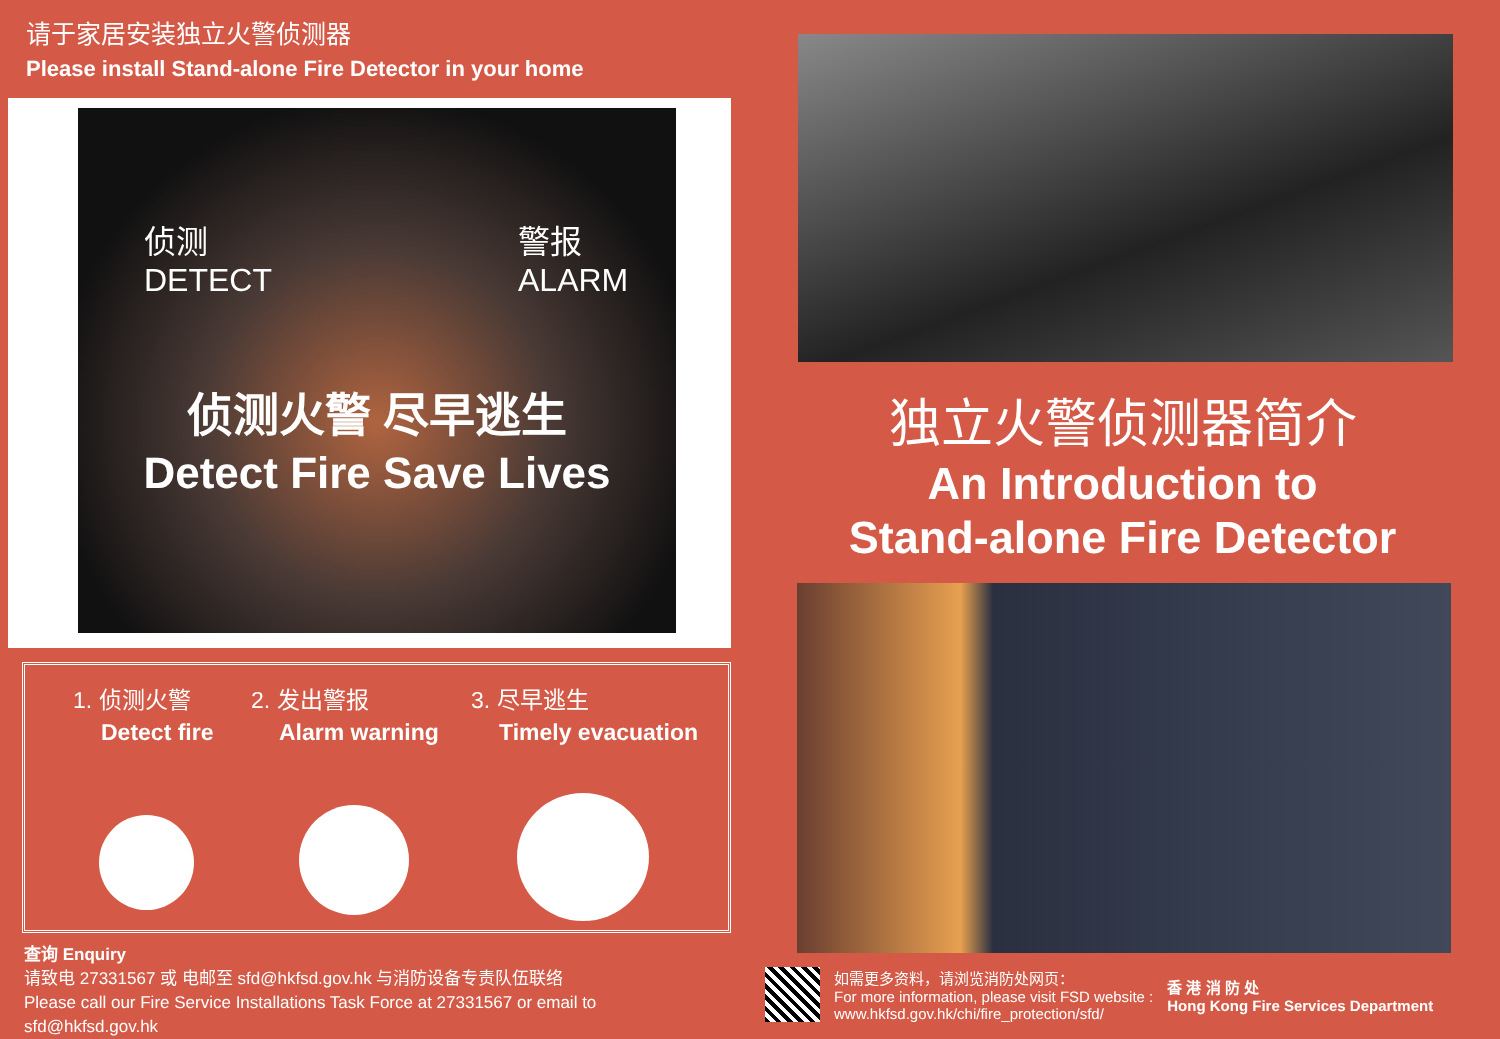请于家居安装独立火警侦测器
Please install Stand-alone Fire Detector in your home
侦测
DETECT
警报
ALARM
侦测火警 尽早逃生
Detect Fire Save Lives
1. 侦测火警
Detect fire
2. 发出警报
Alarm warning
3. 尽早逃生
Timely evacuation
查询 Enquiry
请致电 27331567 或 电邮至 sfd@hkfsd.gov.hk 与消防设备专责队伍联络
Please call our Fire Service Installations Task Force at 27331567 or email to sfd@hkfsd.gov.hk
独立火警侦测器简介
An Introduction to
Stand-alone Fire Detector
如需更多资料，请浏览消防处网页：
For more information, please visit FSD website :
www.hkfsd.gov.hk/chi/fire_protection/sfd/
香 港 消 防 处
Hong Kong Fire Services Department